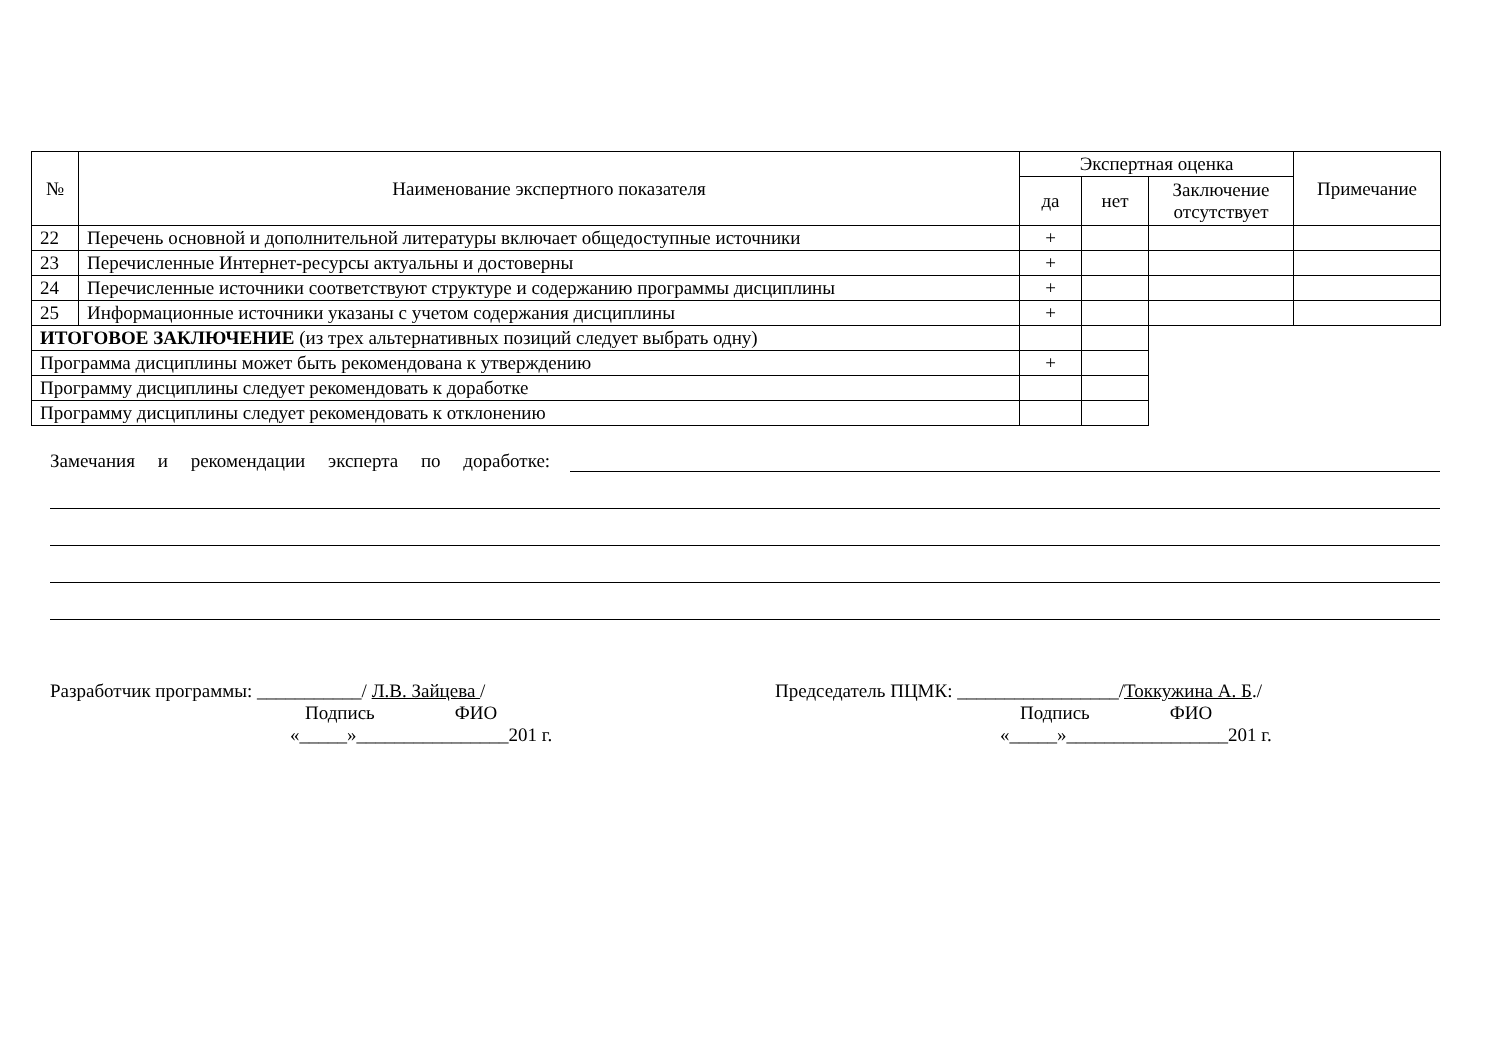| № | Наименование экспертного показателя | Экспертная оценка | | | Примечание |
| --- | --- | --- | --- | --- | --- |
| | | да | нет | Заключение отсутствует | |
| 22 | Перечень основной и дополнительной литературы включает общедоступные источники | + | | | |
| 23 | Перечисленные Интернет-ресурсы актуальны и достоверны | + | | | |
| 24 | Перечисленные источники соответствуют структуре и содержанию программы дисциплины | + | | | |
| 25 | Информационные источники указаны с учетом содержания дисциплины | + | | | |
| ИТОГОВОЕ ЗАКЛЮЧЕНИЕ (из трех альтернативных позиций следует выбрать одну) | | | | | |
| Программа дисциплины может быть рекомендована к утверждению | | + | | | |
| Программу дисциплины следует рекомендовать к доработке | | | | | |
| Программу дисциплины следует рекомендовать к отклонению | | | | | |
Замечания и рекомендации эксперта по доработке:
Разработчик программы: ___________/ Л.В. Зайцева /
Подпись ФИО
«_____»________________201 г.
Председатель ПЦМК: _________________/Токкужина А. Б./
Подпись ФИО
«_____»_________________201 г.